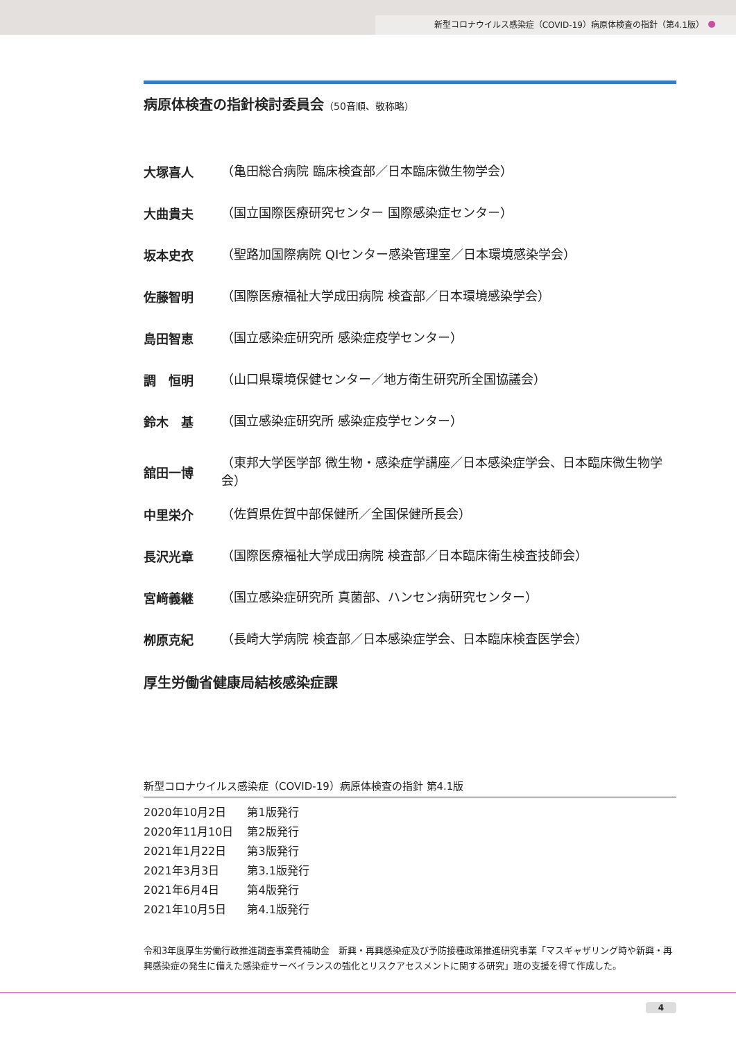新型コロナウイルス感染症（COVID-19）病原体検査の指針（第4.1版）
病原体検査の指針検討委員会（50音順、敬称略）
大塚喜人 （亀田総合病院 臨床検査部／日本臨床微生物学会）
大曲貴夫 （国立国際医療研究センター 国際感染症センター）
坂本史衣 （聖路加国際病院 QIセンター感染管理室／日本環境感染学会）
佐藤智明 （国際医療福祉大学成田病院 検査部／日本環境感染学会）
島田智恵 （国立感染症研究所 感染症疫学センター）
調　恒明 （山口県環境保健センター／地方衛生研究所全国協議会）
鈴木　基 （国立感染症研究所 感染症疫学センター）
舘田一博 （東邦大学医学部 微生物・感染症学講座／日本感染症学会、日本臨床微生物学会）
中里栄介 （佐賀県佐賀中部保健所／全国保健所長会）
長沢光章 （国際医療福祉大学成田病院 検査部／日本臨床衛生検査技師会）
宮﨑義継 （国立感染症研究所 真菌部、ハンセン病研究センター）
栁原克紀 （長崎大学病院 検査部／日本感染症学会、日本臨床検査医学会）
厚生労働省健康局結核感染症課
新型コロナウイルス感染症（COVID-19）病原体検査の指針 第4.1版
| 2020年10月2日 | 第1版発行 |
| 2020年11月10日 | 第2版発行 |
| 2021年1月22日 | 第3版発行 |
| 2021年3月3日 | 第3.1版発行 |
| 2021年6月4日 | 第4版発行 |
| 2021年10月5日 | 第4.1版発行 |
令和3年度厚生労働行政推進調査事業費補助金　新興・再興感染症及び予防接種政策推進研究事業「マスギャザリング時や新興・再興感染症の発生に備えた感染症サーベイランスの強化とリスクアセスメントに関する研究」班の支援を得て作成した。
4